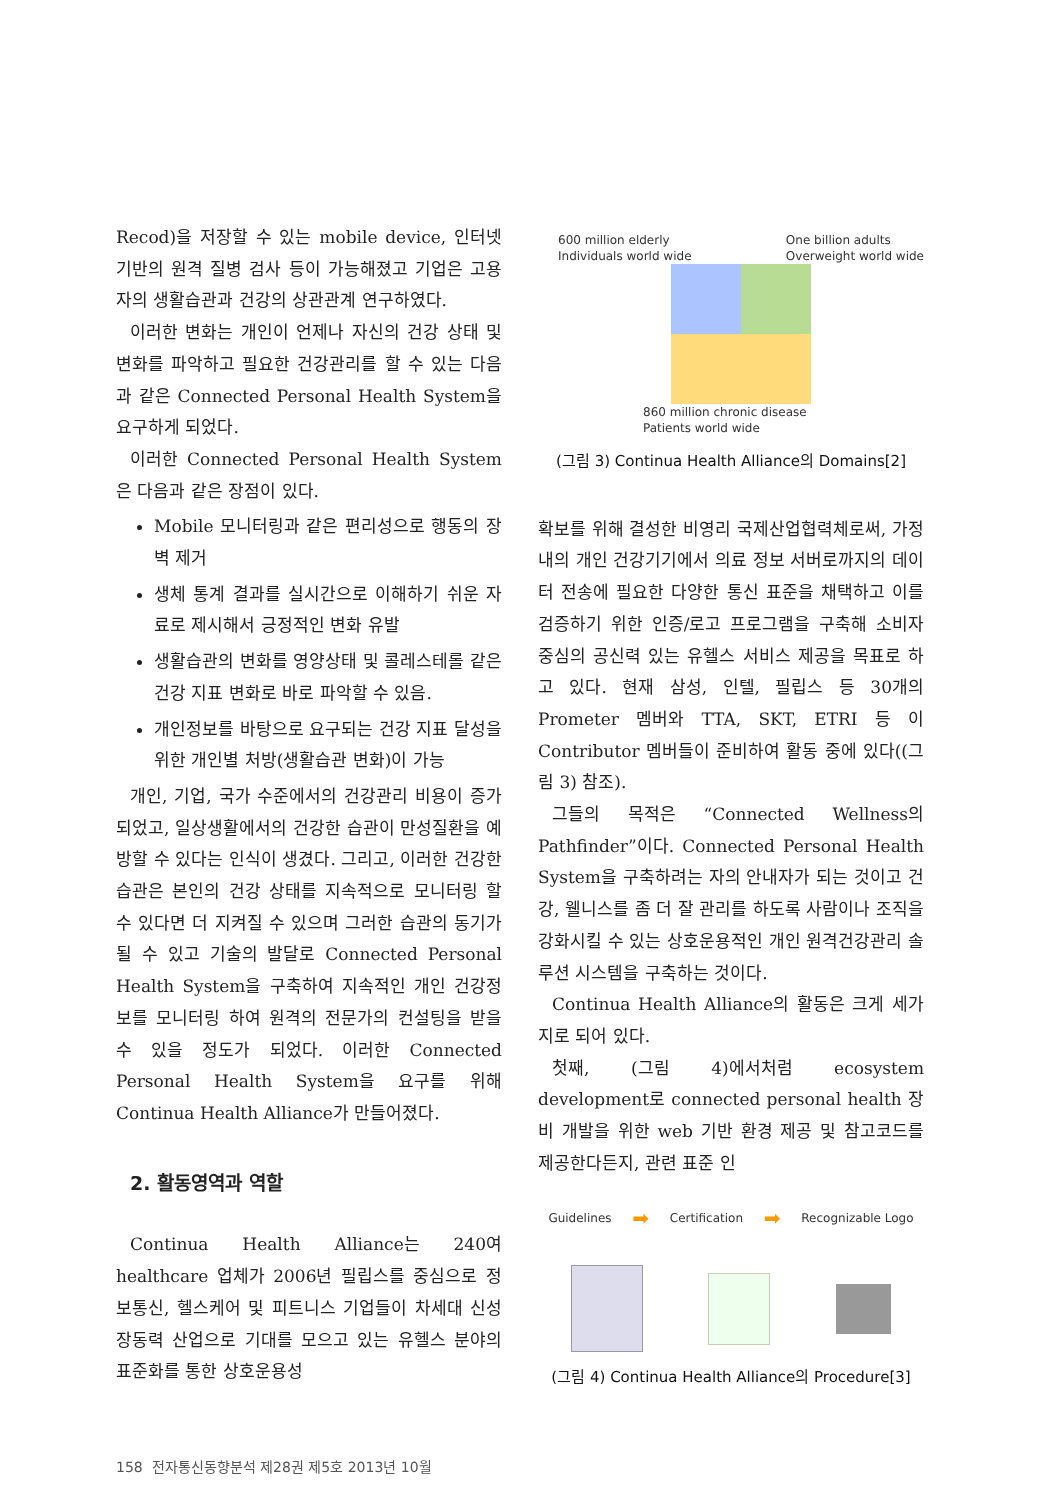Recod)을 저장할 수 있는 mobile device, 인터넷 기반의 원격 질병 검사 등이 가능해졌고 기업은 고용자의 생활습관과 건강의 상관관계 연구하였다.
이러한 변화는 개인이 언제나 자신의 건강 상태 및 변화를 파악하고 필요한 건강관리를 할 수 있는 다음과 같은 Connected Personal Health System을 요구하게 되었다.
이러한 Connected Personal Health System은 다음과 같은 장점이 있다.
Mobile 모니터링과 같은 편리성으로 행동의 장벽 제거
생체 통계 결과를 실시간으로 이해하기 쉬운 자료로 제시해서 긍정적인 변화 유발
생활습관의 변화를 영양상태 및 콜레스테롤 같은 건강 지표 변화로 바로 파악할 수 있음.
개인정보를 바탕으로 요구되는 건강 지표 달성을 위한 개인별 처방(생활습관 변화)이 가능
개인, 기업, 국가 수준에서의 건강관리 비용이 증가되었고, 일상생활에서의 건강한 습관이 만성질환을 예방할 수 있다는 인식이 생겼다. 그리고, 이러한 건강한 습관은 본인의 건강 상태를 지속적으로 모니터링 할 수 있다면 더 지켜질 수 있으며 그러한 습관의 동기가 될 수 있고 기술의 발달로 Connected Personal Health System을 구축하여 지속적인 개인 건강정보를 모니터링 하여 원격의 전문가의 컨설팅을 받을 수 있을 정도가 되었다. 이러한 Connected Personal Health System을 요구를 위해 Continua Health Alliance가 만들어졌다.
2. 활동영역과 역할
Continua Health Alliance는 240여 healthcare 업체가 2006년 필립스를 중심으로 정보통신, 헬스케어 및 피트니스 기업들이 차세대 신성장동력 산업으로 기대를 모으고 있는 유헬스 분야의 표준화를 통한 상호운용성
600 million elderly
Individuals world wide
One billion adults
Overweight world wide
860 million chronic disease
Patients world wide
(그림 3) Continua Health Alliance의 Domains[2]
확보를 위해 결성한 비영리 국제산업협력체로써, 가정내의 개인 건강기기에서 의료 정보 서버로까지의 데이터 전송에 필요한 다양한 통신 표준을 채택하고 이를 검증하기 위한 인증/로고 프로그램을 구축해 소비자 중심의 공신력 있는 유헬스 서비스 제공을 목표로 하고 있다. 현재 삼성, 인텔, 필립스 등 30개의 Prometer 멤버와 TTA, SKT, ETRI 등 이 Contributor 멤버들이 준비하여 활동 중에 있다((그림 3) 참조).
그들의 목적은 “Connected Wellness의 Pathfinder”이다. Connected Personal Health System을 구축하려는 자의 안내자가 되는 것이고 건강, 웰니스를 좀 더 잘 관리를 하도록 사람이나 조직을 강화시킬 수 있는 상호운용적인 개인 원격건강관리 솔루션 시스템을 구축하는 것이다.
Continua Health Alliance의 활동은 크게 세가지로 되어 있다.
첫째, (그림 4)에서처럼 ecosystem development로 connected personal health 장비 개발을 위한 web 기반 환경 제공 및 참고코드를 제공한다든지, 관련 표준 인
Guidelines ➡ Certification ➡ Recognizable Logo
(그림 4) Continua Health Alliance의 Procedure[3]
158 전자통신동향분석 제28권 제5호 2013년 10월